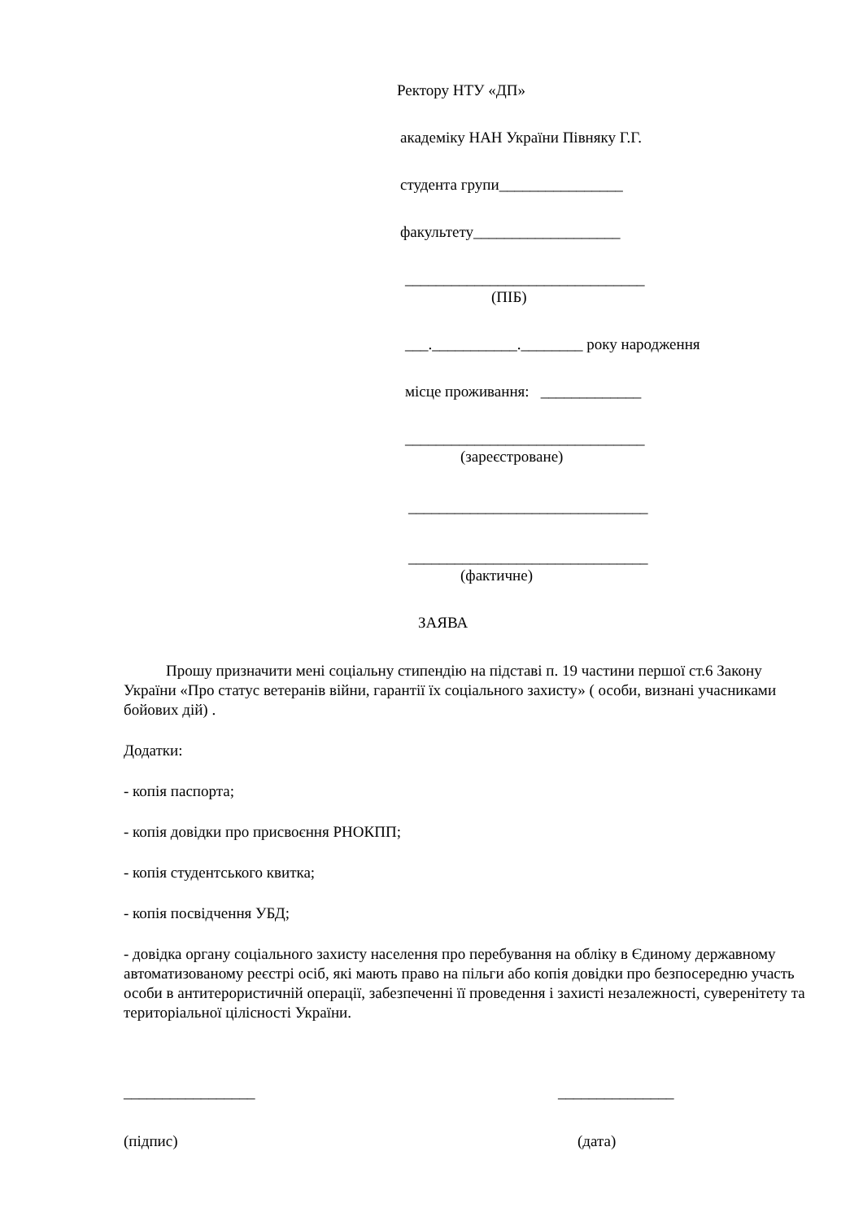Ректору НТУ «ДП»
академіку НАН України Півняку Г.Г.
студента групи________________
факультету___________________
_______________________________
(ПІБ)
___.___________.________ року народження
місце проживання: _____________
_______________________________
(зареєстроване)
_______________________________
_______________________________
(фактичне)
ЗАЯВА
Прошу призначити мені соціальну стипендію на підставі п. 19 частини першої ст.6 Закону України «Про статус ветеранів війни, гарантії їх соціального захисту» ( особи, визнані учасниками бойових дій) .
Додатки:
- копія паспорта;
- копія довідки про присвоєння РНОКПП;
- копія студентського квитка;
- копія посвідчення УБД;
- довідка органу соціального захисту населення про перебування на обліку в Єдиному державному автоматизованому реєстрі осіб, які мають право на пільги або копія довідки про безпосередню участь особи в антитерористичній операції, забезпеченні її проведення і захисті незалежності, суверенітету та територіальної цілісності України.
_________________ _______________
(підпис) (дата)